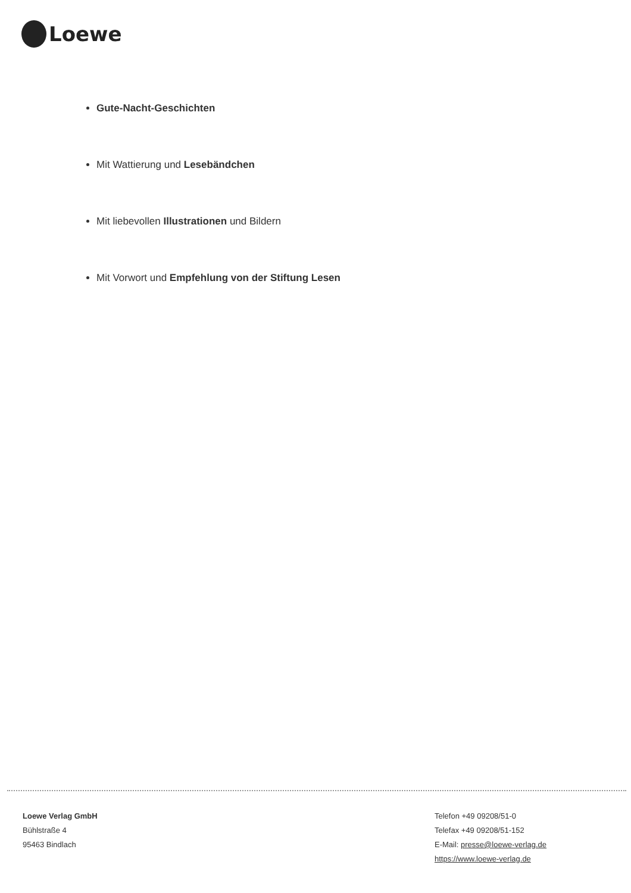Loewe
Gute-Nacht-Geschichten
Mit Wattierung und Lesebändchen
Mit liebevollen Illustrationen und Bildern
Mit Vorwort und Empfehlung von der Stiftung Lesen
Loewe Verlag GmbH
Bühlstraße 4
95463 Bindlach
Telefon +49 09208/51-0
Telefax +49 09208/51-152
E-Mail: presse@loewe-verlag.de
https://www.loewe-verlag.de